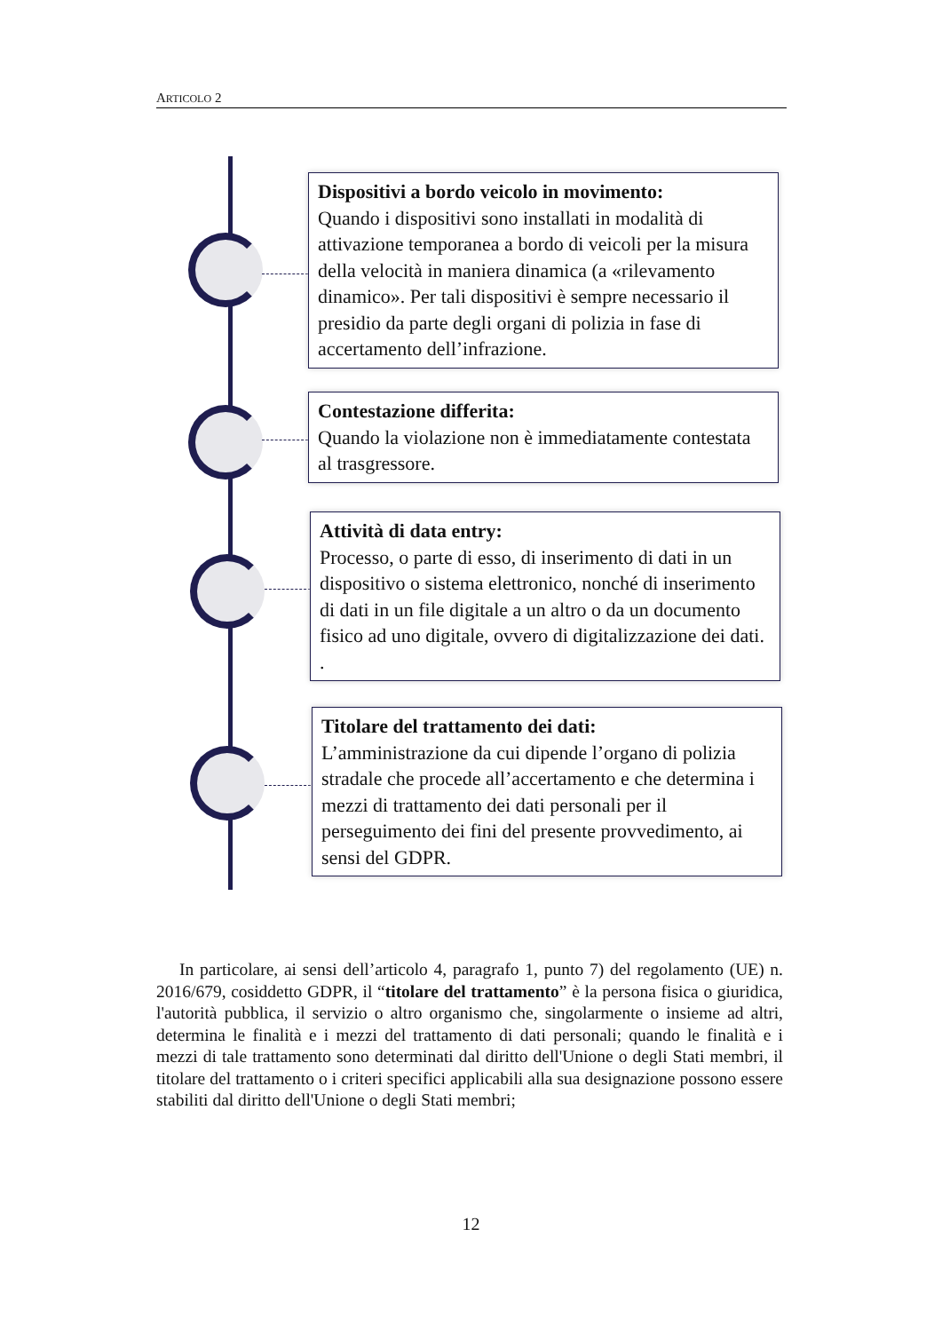ARTICOLO 2
Dispositivi a bordo veicolo in movimento:
Quando i dispositivi sono installati in modalità di attivazione temporanea a bordo di veicoli per la misura della velocità in maniera dinamica (a «rilevamento dinamico». Per tali dispositivi è sempre necessario il presidio da parte degli organi di polizia in fase di accertamento dell’infrazione.
Contestazione differita:
Quando la violazione non è immediatamente contestata al trasgressore.
Attività di data entry:
Processo, o parte di esso, di inserimento di dati in un dispositivo o sistema elettronico, nonché di inserimento di dati in un file digitale a un altro o da un documento fisico ad uno digitale, ovvero di digitalizzazione dei dati. .
Titolare del trattamento dei dati:
L’amministrazione da cui dipende l’organo di polizia stradale che procede all’accertamento e che determina i mezzi di trattamento dei dati personali per il perseguimento dei fini del presente provvedimento, ai sensi del GDPR.
In particolare, ai sensi dell’articolo 4, paragrafo 1, punto 7) del regolamento (UE) n. 2016/679, cosiddetto GDPR, il “titolare del trattamento” è la persona fisica o giuridica, l'autorità pubblica, il servizio o altro organismo che, singolarmente o insieme ad altri, determina le finalità e i mezzi del trattamento di dati personali; quando le finalità e i mezzi di tale trattamento sono determinati dal diritto dell'Unione o degli Stati membri, il titolare del trattamento o i criteri specifici applicabili alla sua designazione possono essere stabiliti dal diritto dell'Unione o degli Stati membri;
12